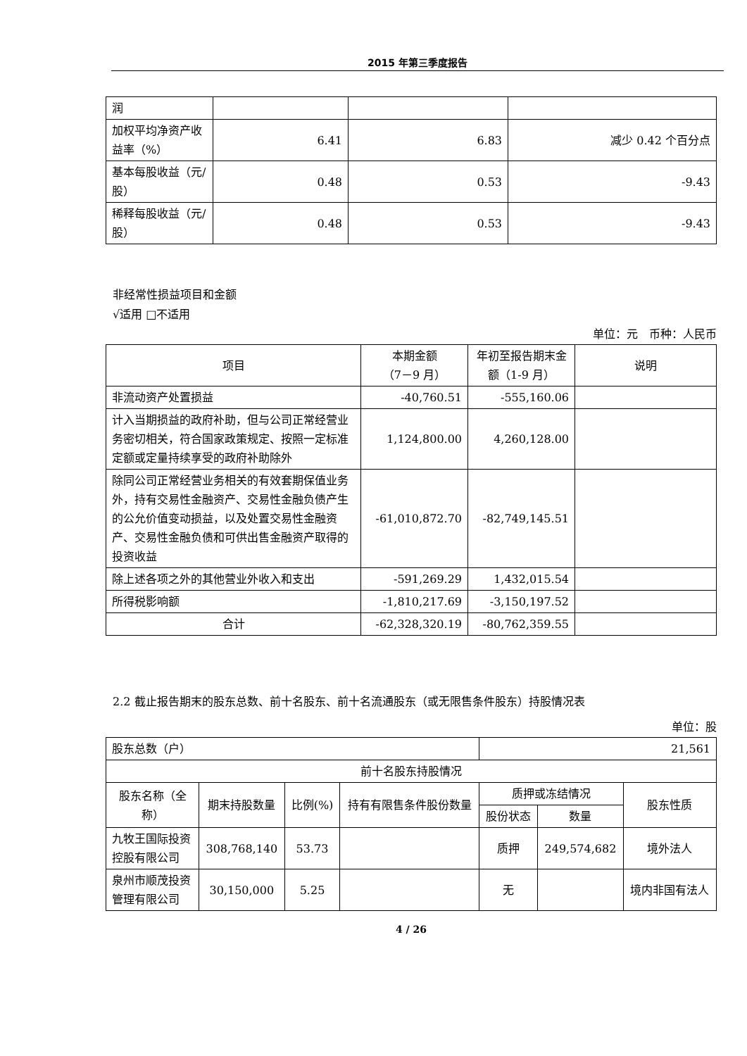2015 年第三季度报告
| 润 | | | |
| 加权平均净资产收益率（%） | 6.41 | 6.83 | 减少 0.42 个百分点 |
| 基本每股收益（元/股） | 0.48 | 0.53 | -9.43 |
| 稀释每股收益（元/股） | 0.48 | 0.53 | -9.43 |
非经常性损益项目和金额
√适用 □不适用
单位：元　币种：人民币
| 项目 | 本期金额 （7－9 月） | 年初至报告期末金额（1-9 月） | 说明 |
| --- | --- | --- | --- |
| 非流动资产处置损益 | -40,760.51 | -555,160.06 | |
| 计入当期损益的政府补助，但与公司正常经营业务密切相关，符合国家政策规定、按照一定标准定额或定量持续享受的政府补助除外 | 1,124,800.00 | 4,260,128.00 | |
| 除同公司正常经营业务相关的有效套期保值业务外，持有交易性金融资产、交易性金融负债产生的公允价值变动损益，以及处置交易性金融资产、交易性金融负债和可供出售金融资产取得的投资收益 | -61,010,872.70 | -82,749,145.51 | |
| 除上述各项之外的其他营业外收入和支出 | -591,269.29 | 1,432,015.54 | |
| 所得税影响额 | -1,810,217.69 | -3,150,197.52 | |
| 合计 | -62,328,320.19 | -80,762,359.55 | |
2.2 截止报告期末的股东总数、前十名股东、前十名流通股东（或无限售条件股东）持股情况表
单位：股
| 股东总数（户） | | | | 21,561 | | |
| 前十名股东持股情况 | | | | | | |
| 股东名称（全称） | 期末持股数量 | 比例(%) | 持有有限售条件股份数量 | 质押或冻结情况 | | 股东性质 |
| | | | | 股份状态 | 数量 | |
| 九牧王国际投资控股有限公司 | 308,768,140 | 53.73 | | 质押 | 249,574,682 | 境外法人 |
| 泉州市顺茂投资管理有限公司 | 30,150,000 | 5.25 | | 无 | | 境内非国有法人 |
4 / 26